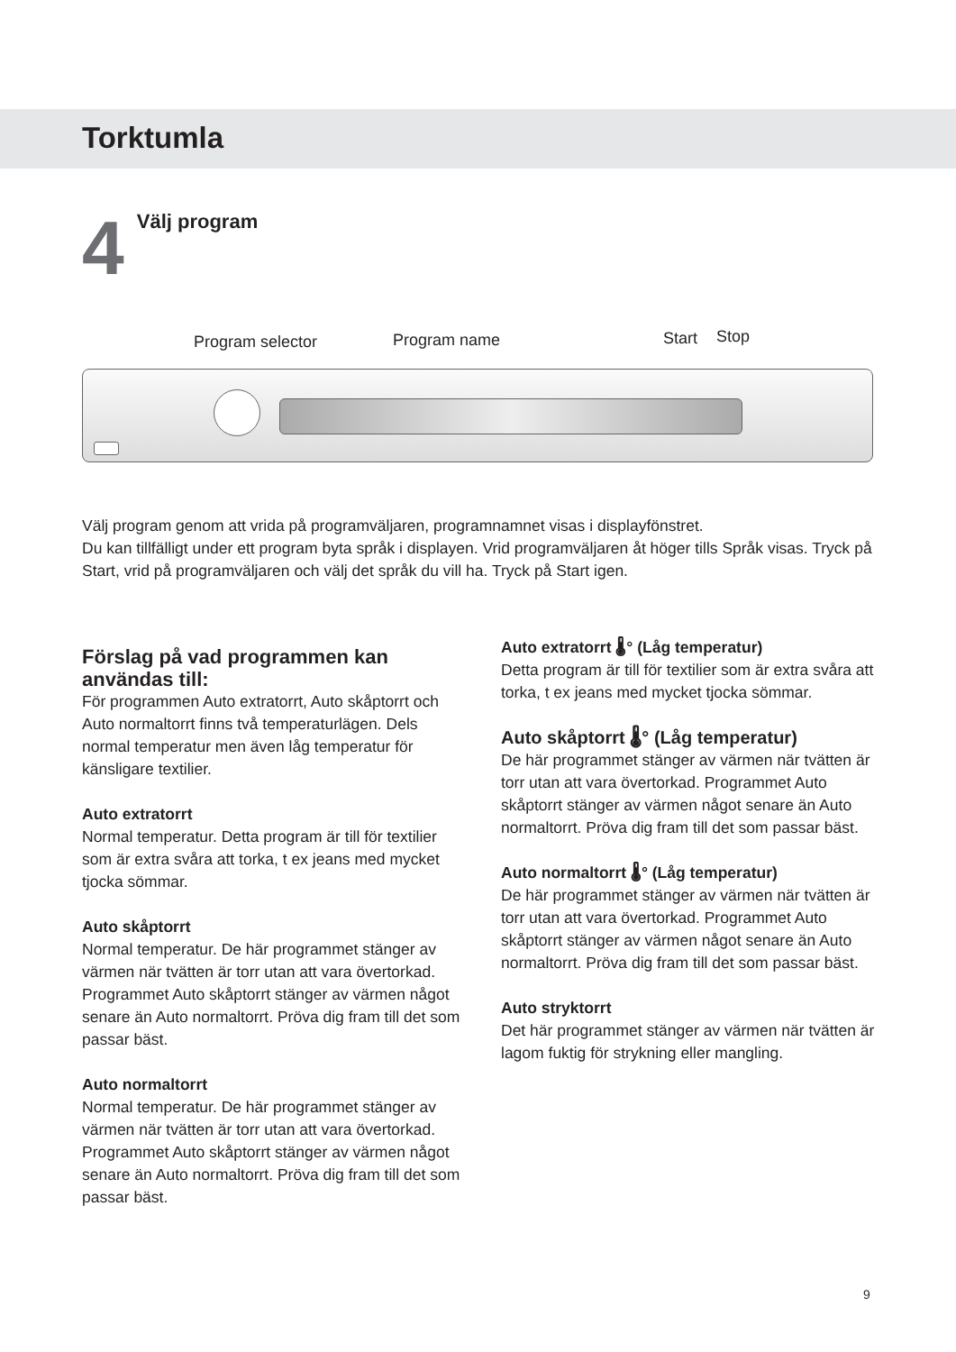Torktumla
4
Välj program
Program selector Program name Start Stop
Välj program genom att vrida på programväljaren, programnamnet visas i displayfönstret.
Du kan tillfälligt under ett program byta språk i displayen. Vrid programväljaren åt höger tills Språk visas. Tryck på Start, vrid på programväljaren och välj det språk du vill ha. Tryck på Start igen.
Förslag på vad programmen kan användas till:
För programmen Auto extratorrt, Auto skåptorrt och Auto normaltorrt finns två temperaturlägen. Dels normal temperatur men även låg temperatur för känsligare textilier.
Auto extratorrt
Normal temperatur. Detta program är till för textilier som är extra svåra att torka, t ex jeans med mycket tjocka sömmar.
Auto skåptorrt
Normal temperatur. De här programmet stänger av värmen när tvätten är torr utan att vara övertorkad. Programmet Auto skåptorrt stänger av värmen något senare än Auto normaltorrt. Pröva dig fram till det som passar bäst.
Auto normaltorrt
Normal temperatur. De här programmet stänger av värmen när tvätten är torr utan att vara övertorkad. Programmet Auto skåptorrt stänger av värmen något senare än Auto normaltorrt. Pröva dig fram till det som passar bäst.
Auto extratorrt 🌡° (Låg temperatur)
Detta program är till för textilier som är extra svåra att torka, t ex jeans med mycket tjocka sömmar.
Auto skåptorrt 🌡° (Låg temperatur)
De här programmet stänger av värmen när tvätten är torr utan att vara övertorkad. Programmet Auto skåptorrt stänger av värmen något senare än Auto normaltorrt. Pröva dig fram till det som passar bäst.
Auto normaltorrt 🌡° (Låg temperatur)
De här programmet stänger av värmen när tvätten är torr utan att vara övertorkad. Programmet Auto skåptorrt stänger av värmen något senare än Auto normaltorrt. Pröva dig fram till det som passar bäst.
Auto stryktorrt
Det här programmet stänger av värmen när tvätten är lagom fuktig för strykning eller mangling.
9